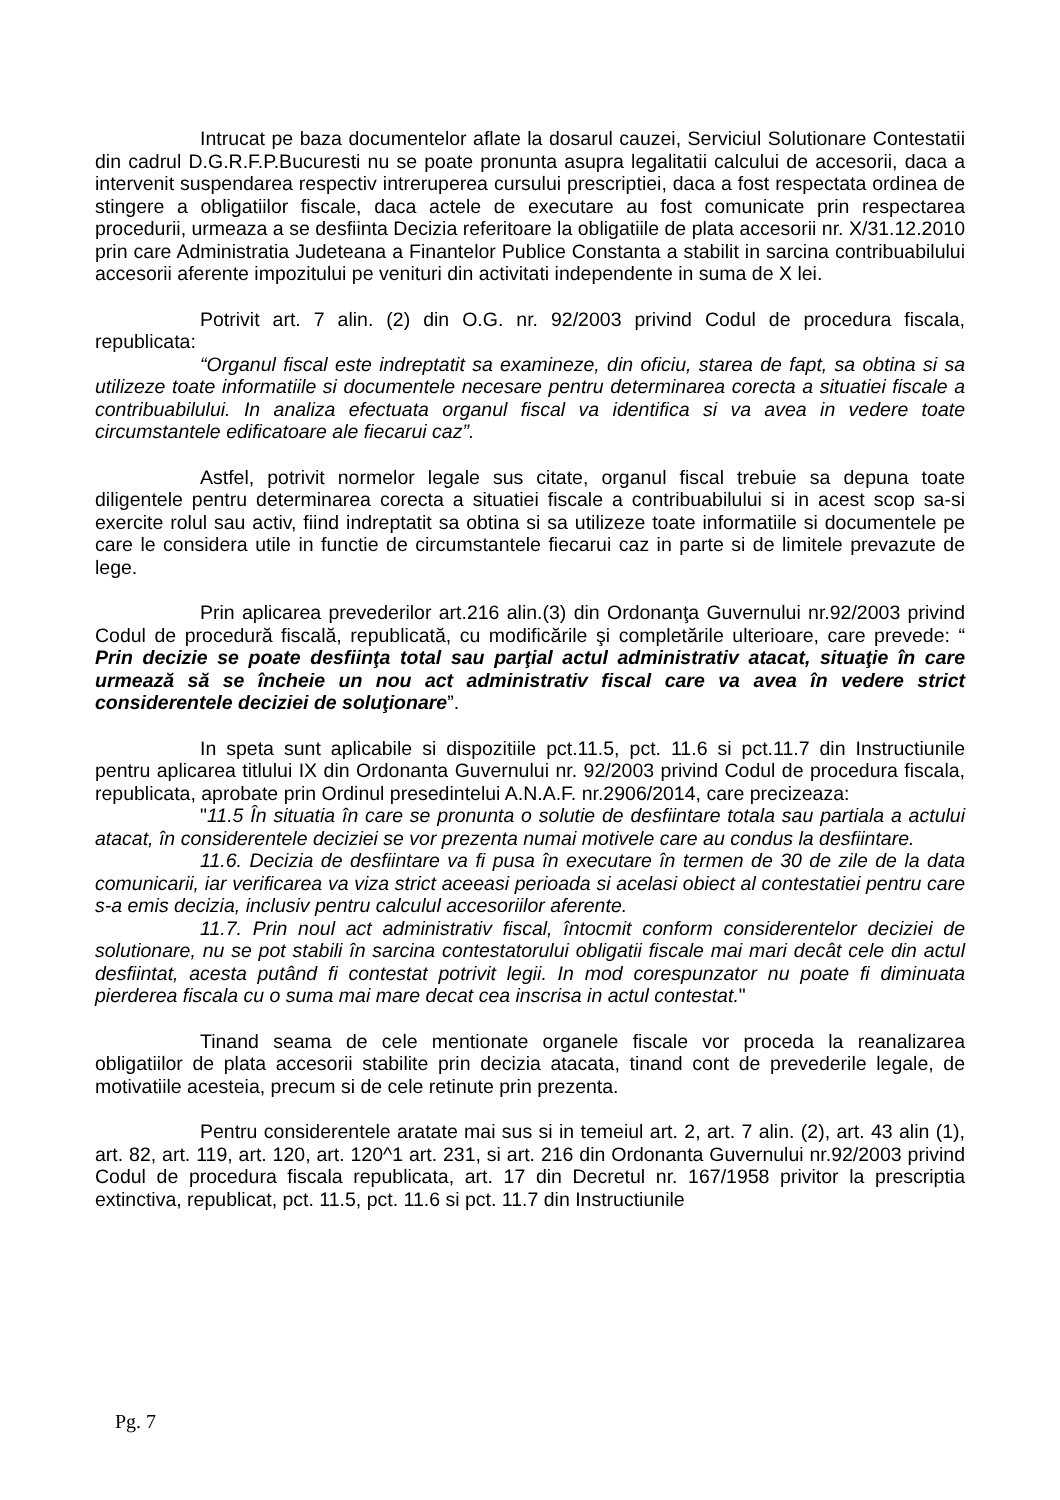Intrucat pe baza documentelor aflate la dosarul cauzei, Serviciul Solutionare Contestatii din cadrul D.G.R.F.P.Bucuresti nu se poate pronunta asupra legalitatii calcului de accesorii, daca a intervenit suspendarea respectiv intreruperea cursului prescriptiei, daca a fost respectata ordinea de stingere a obligatiilor fiscale, daca actele de executare au fost comunicate prin respectarea procedurii, urmeaza a se desfiinta Decizia referitoare la obligatiile de plata accesorii nr. X/31.12.2010 prin care Administratia Judeteana a Finantelor Publice Constanta a stabilit in sarcina contribuabilului accesorii aferente impozitului pe venituri din activitati independente in suma de X lei.
Potrivit art. 7 alin. (2) din O.G. nr. 92/2003 privind Codul de procedura fiscala, republicata:
“Organul fiscal este indreptatit sa examineze, din oficiu, starea de fapt, sa obtina si sa utilizeze toate informatiile si documentele necesare pentru determinarea corecta a situatiei fiscale a contribuabilului. In analiza efectuata organul fiscal va identifica si va avea in vedere toate circumstantele edificatoare ale fiecarui caz”.
Astfel, potrivit normelor legale sus citate, organul fiscal trebuie sa depuna toate diligentele pentru determinarea corecta a situatiei fiscale a contribuabilului si in acest scop sa-si exercite rolul sau activ, fiind indreptatit sa obtina si sa utilizeze toate informatiile si documentele pe care le considera utile in functie de circumstantele fiecarui caz in parte si de limitele prevazute de lege.
Prin aplicarea prevederilor art.216 alin.(3) din Ordonanţa Guvernului nr.92/2003 privind Codul de procedură fiscală, republicată, cu modificările şi completările ulterioare, care prevede: “ Prin decizie se poate desfiinţa total sau parţial actul administrativ atacat, situaţie în care urmează să se încheie un nou act administrativ fiscal care va avea în vedere strict considerentele deciziei de soluţionare”.
In speta sunt aplicabile si dispozitiile pct.11.5, pct. 11.6 si pct.11.7 din Instructiunile pentru aplicarea titlului IX din Ordonanta Guvernului nr. 92/2003 privind Codul de procedura fiscala, republicata, aprobate prin Ordinul presedintelui A.N.A.F. nr.2906/2014, care precizeaza:
"11.5 În situatia în care se pronunta o solutie de desfiintare totala sau partiala a actului atacat, în considerentele deciziei se vor prezenta numai motivele care au condus la desfiintare.
11.6. Decizia de desfiintare va fi pusa în executare în termen de 30 de zile de la data comunicarii, iar verificarea va viza strict aceeasi perioada si acelasi obiect al contestatiei pentru care s-a emis decizia, inclusiv pentru calculul accesoriilor aferente.
11.7. Prin noul act administrativ fiscal, întocmit conform considerentelor deciziei de solutionare, nu se pot stabili în sarcina contestatorului obligatii fiscale mai mari decât cele din actul desfiintat, acesta putând fi contestat potrivit legii. In mod corespunzator nu poate fi diminuata pierderea fiscala cu o suma mai mare decat cea inscrisa in actul contestat."
Tinand seama de cele mentionate organele fiscale vor proceda la reanalizarea obligatiilor de plata accesorii stabilite prin decizia atacata, tinand cont de prevederile legale, de motivatiile acesteia, precum si de cele retinute prin prezenta.
Pentru considerentele aratate mai sus si in temeiul art. 2, art. 7 alin. (2), art. 43 alin (1), art. 82, art. 119, art. 120, art. 120^1 art. 231, si art. 216 din Ordonanta Guvernului nr.92/2003 privind Codul de procedura fiscala republicata, art. 17 din Decretul nr. 167/1958 privitor la prescriptia extinctiva, republicat, pct. 11.5, pct. 11.6 si pct. 11.7 din Instructiunile
Pg. 7